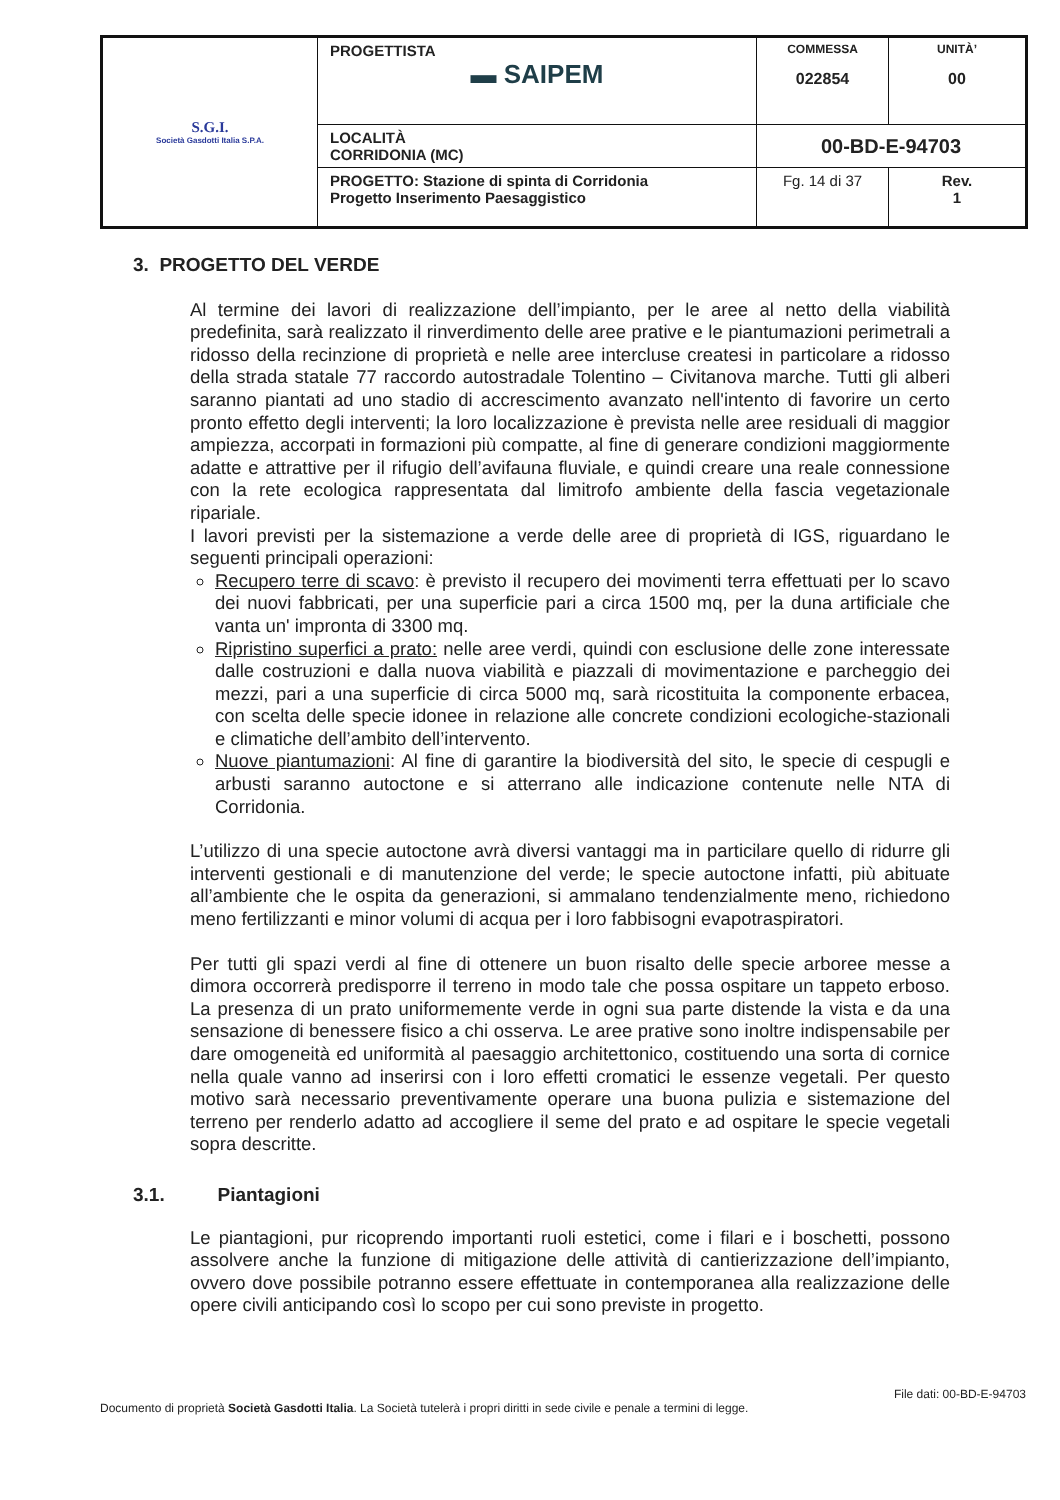| S.G.I. Società Gasdotti Italia S.P.A. | PROGETTISTA ▬ SAIPEM | COMMESSA 022854 | UNITÀ’ 00 |
| | LOCALITÀ CORRIDONIA (MC) | 00-BD-E-94703 | |
| | PROGETTO: Stazione di spinta di Corridonia Progetto Inserimento Paesaggistico | Fg. 14 di 37 | Rev. 1 |
3. PROGETTO DEL VERDE
Al termine dei lavori di realizzazione dell’impianto, per le aree al netto della viabilità predefinita, sarà realizzato il rinverdimento delle aree prative e le piantumazioni perimetrali a ridosso della recinzione di proprietà e nelle aree intercluse createsi in particolare a ridosso della strada statale 77 raccordo autostradale Tolentino – Civitanova marche. Tutti gli alberi saranno piantati ad uno stadio di accrescimento avanzato nell'intento di favorire un certo pronto effetto degli interventi; la loro localizzazione è prevista nelle aree residuali di maggior ampiezza, accorpati in formazioni più compatte, al fine di generare condizioni maggiormente adatte e attrattive per il rifugio dell’avifauna fluviale, e quindi creare una reale connessione con la rete ecologica rappresentata dal limitrofo ambiente della fascia vegetazionale ripariale.
I lavori previsti per la sistemazione a verde delle aree di proprietà di IGS, riguardano le seguenti principali operazioni:
Recupero terre di scavo: è previsto il recupero dei movimenti terra effettuati per lo scavo dei nuovi fabbricati, per una superficie pari a circa 1500 mq, per la duna artificiale che vanta un' impronta di 3300 mq.
Ripristino superfici a prato: nelle aree verdi, quindi con esclusione delle zone interessate dalle costruzioni e dalla nuova viabilità e piazzali di movimentazione e parcheggio dei mezzi, pari a una superficie di circa 5000 mq, sarà ricostituita la componente erbacea, con scelta delle specie idonee in relazione alle concrete condizioni ecologiche-stazionali e climatiche dell’ambito dell’intervento.
Nuove piantumazioni: Al fine di garantire la biodiversità del sito, le specie di cespugli e arbusti saranno autoctone e si atterrano alle indicazione contenute nelle NTA di Corridonia.
L’utilizzo di una specie autoctone avrà diversi vantaggi ma in particilare quello di ridurre gli interventi gestionali e di manutenzione del verde; le specie autoctone infatti, più abituate all’ambiente che le ospita da generazioni, si ammalano tendenzialmente meno, richiedono meno fertilizzanti e minor volumi di acqua per i loro fabbisogni evapotraspiratori.
Per tutti gli spazi verdi al fine di ottenere un buon risalto delle specie arboree messe a dimora occorrerà predisporre il terreno in modo tale che possa ospitare un tappeto erboso. La presenza di un prato uniformemente verde in ogni sua parte distende la vista e da una sensazione di benessere fisico a chi osserva. Le aree prative sono inoltre indispensabile per dare omogeneità ed uniformità al paesaggio architettonico, costituendo una sorta di cornice nella quale vanno ad inserirsi con i loro effetti cromatici le essenze vegetali. Per questo motivo sarà necessario preventivamente operare una buona pulizia e sistemazione del terreno per renderlo adatto ad accogliere il seme del prato e ad ospitare le specie vegetali sopra descritte.
3.1. Piantagioni
Le piantagioni, pur ricoprendo importanti ruoli estetici, come i filari e i boschetti, possono assolvere anche la funzione di mitigazione delle attività di cantierizzazione dell’impianto, ovvero dove possibile potranno essere effettuate in contemporanea alla realizzazione delle opere civili anticipando così lo scopo per cui sono previste in progetto.
File dati: 00-BD-E-94703
Documento di proprietà Società Gasdotti Italia. La Società tutelerà i propri diritti in sede civile e penale a termini di legge.